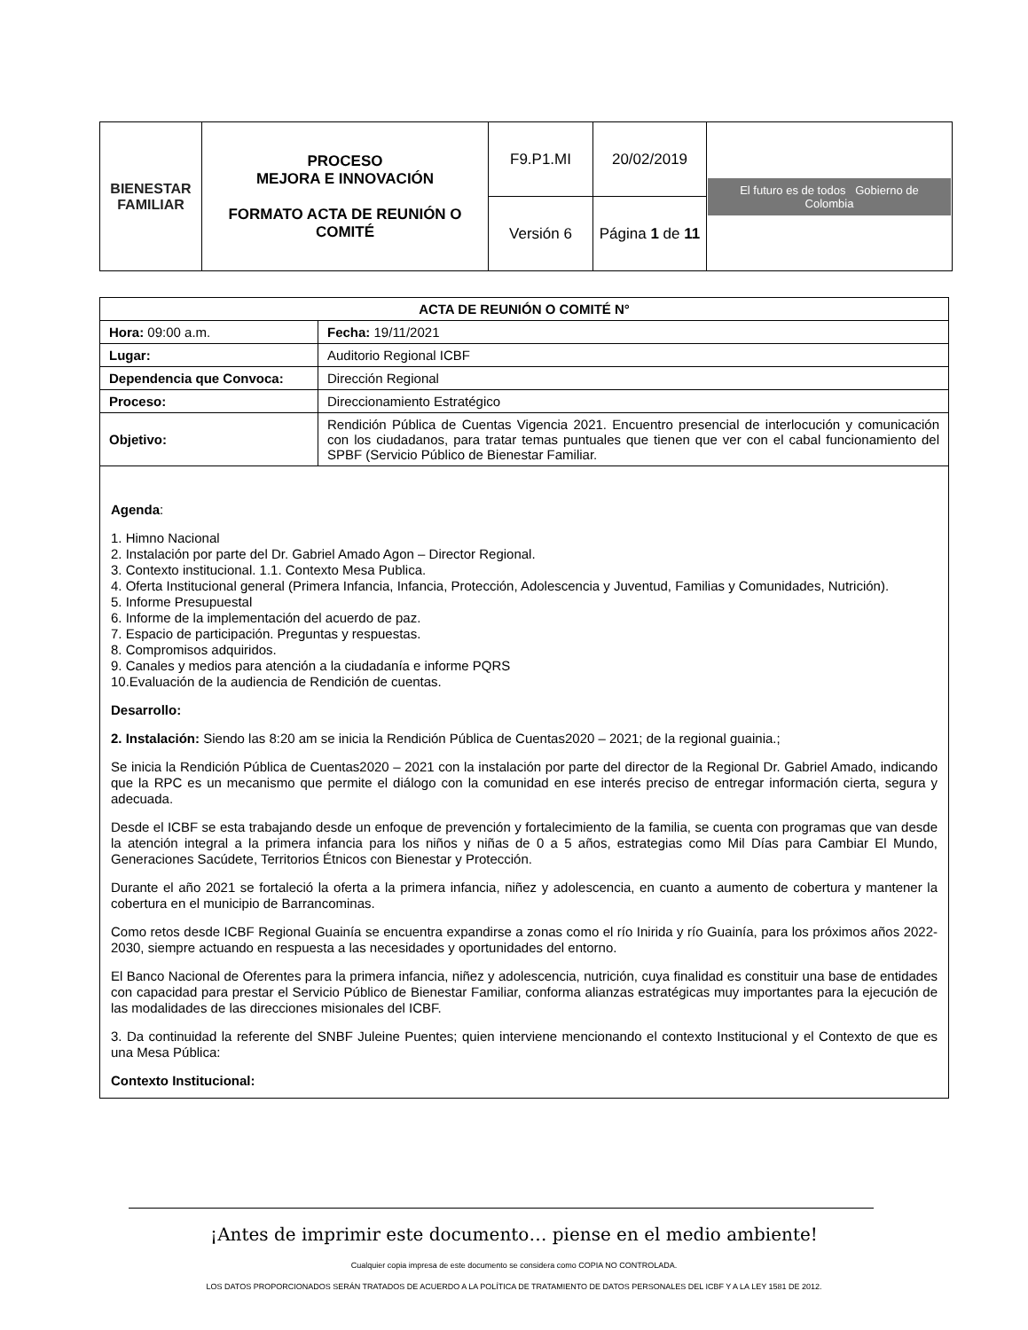| BIENESTAR FAMILIAR | PROCESO MEJORA E INNOVACIÓN FORMATO ACTA DE REUNIÓN O COMITÉ | F9.P1.MI | 20/02/2019 | El futuro es de todos Gobierno de Colombia |
| | | Versión 6 | Página 1 de 11 | |
| ACTA DE REUNIÓN O COMITÉ N° | | |
| --- | --- | --- |
| Hora: 09:00 a.m. | | Fecha: 19/11/2021 |
| Lugar: | Auditorio Regional ICBF | |
| Dependencia que Convoca: | Dirección Regional | |
| Proceso: | Direccionamiento Estratégico | |
| Objetivo: | Rendición Pública de Cuentas Vigencia 2021. Encuentro presencial de interlocución y comunicación con los ciudadanos, para tratar temas puntuales que tienen que ver con el cabal funcionamiento del SPBF (Servicio Público de Bienestar Familiar. | |
Agenda:
1. Himno Nacional
2. Instalación por parte del Dr. Gabriel Amado Agon – Director Regional.
3. Contexto institucional. 1.1. Contexto Mesa Publica.
4. Oferta Institucional general (Primera Infancia, Infancia, Protección, Adolescencia y Juventud, Familias y Comunidades, Nutrición).
5. Informe Presupuestal
6. Informe de la implementación del acuerdo de paz.
7. Espacio de participación. Preguntas y respuestas.
8. Compromisos adquiridos.
9. Canales y medios para atención a la ciudadanía e informe PQRS
10.Evaluación de la audiencia de Rendición de cuentas.
Desarrollo:
2. Instalación: Siendo las 8:20 am se inicia la Rendición Pública de Cuentas2020 – 2021; de la regional guainia.;
Se inicia la Rendición Pública de Cuentas2020 – 2021 con la instalación por parte del director de la Regional Dr. Gabriel Amado, indicando que la RPC es un mecanismo que permite el diálogo con la comunidad en ese interés preciso de entregar información cierta, segura y adecuada.
Desde el ICBF se esta trabajando desde un enfoque de prevención y fortalecimiento de la familia, se cuenta con programas que van desde la atención integral a la primera infancia para los niños y niñas de 0 a 5 años, estrategias como Mil Días para Cambiar El Mundo, Generaciones Sacúdete, Territorios Étnicos con Bienestar y Protección.
Durante el año 2021 se fortaleció la oferta a la primera infancia, niñez y adolescencia, en cuanto a aumento de cobertura y mantener la cobertura en el municipio de Barrancominas.
Como retos desde ICBF Regional Guainía se encuentra expandirse a zonas como el río Inirida y río Guainía, para los próximos años 2022-2030, siempre actuando en respuesta a las necesidades y oportunidades del entorno.
El Banco Nacional de Oferentes para la primera infancia, niñez y adolescencia, nutrición, cuya finalidad es constituir una base de entidades con capacidad para prestar el Servicio Público de Bienestar Familiar, conforma alianzas estratégicas muy importantes para la ejecución de las modalidades de las direcciones misionales del ICBF.
3. Da continuidad la referente del SNBF Juleine Puentes; quien interviene mencionando el contexto Institucional y el Contexto de que es una Mesa Pública:
Contexto Institucional:
¡Antes de imprimir este documento… piense en el medio ambiente!
Cualquier copia impresa de este documento se considera como COPIA NO CONTROLADA.
LOS DATOS PROPORCIONADOS SERÁN TRATADOS DE ACUERDO A LA POLÍTICA DE TRATAMIENTO DE DATOS PERSONALES DEL ICBF Y A LA LEY 1581 DE 2012.